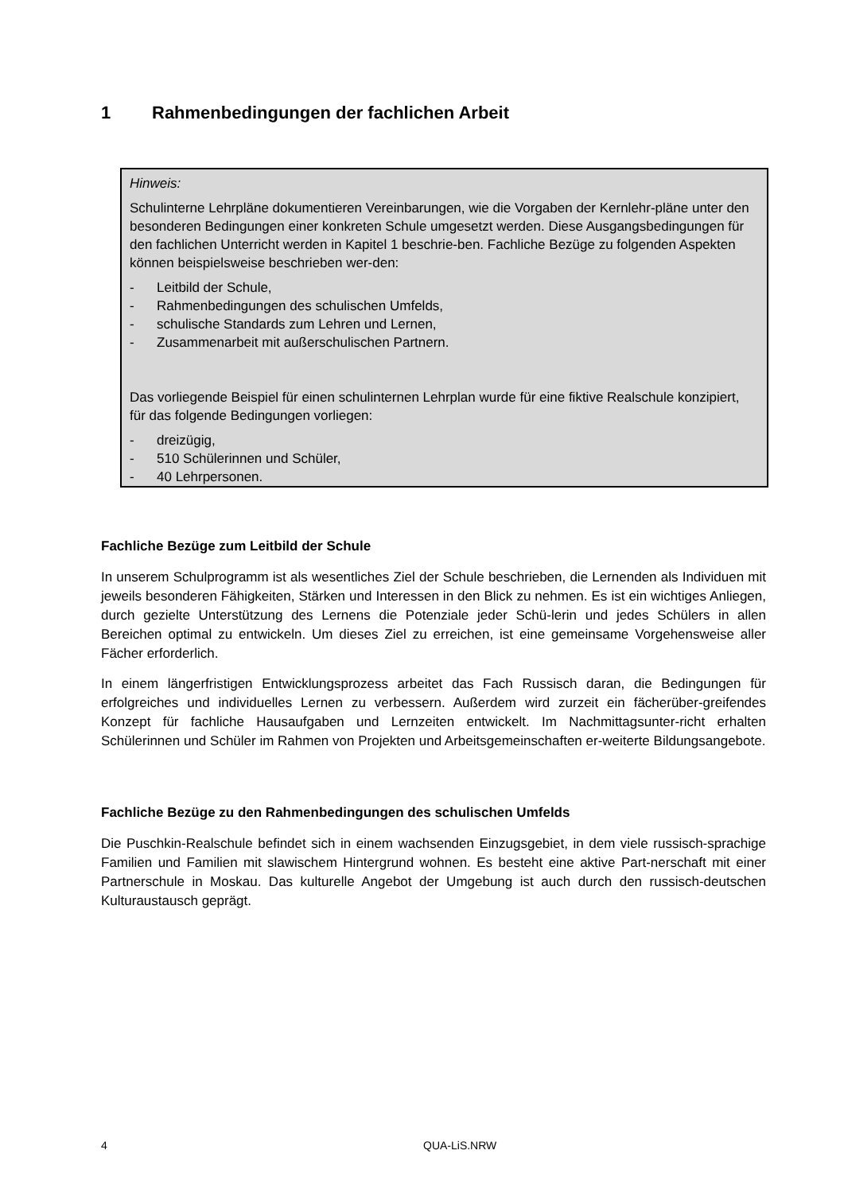1 Rahmenbedingungen der fachlichen Arbeit
Hinweis:
Schulinterne Lehrpläne dokumentieren Vereinbarungen, wie die Vorgaben der Kernlehr-pläne unter den besonderen Bedingungen einer konkreten Schule umgesetzt werden. Diese Ausgangsbedingungen für den fachlichen Unterricht werden in Kapitel 1 beschrie-ben. Fachliche Bezüge zu folgenden Aspekten können beispielsweise beschrieben wer-den:
- Leitbild der Schule,
- Rahmenbedingungen des schulischen Umfelds,
- schulische Standards zum Lehren und Lernen,
- Zusammenarbeit mit außerschulischen Partnern.
Das vorliegende Beispiel für einen schulinternen Lehrplan wurde für eine fiktive Realschule konzipiert, für das folgende Bedingungen vorliegen:
- dreizügig,
- 510 Schülerinnen und Schüler,
- 40 Lehrpersonen.
Fachliche Bezüge zum Leitbild der Schule
In unserem Schulprogramm ist als wesentliches Ziel der Schule beschrieben, die Lernenden als Individuen mit jeweils besonderen Fähigkeiten, Stärken und Interessen in den Blick zu nehmen. Es ist ein wichtiges Anliegen, durch gezielte Unterstützung des Lernens die Potenziale jeder Schü-lerin und jedes Schülers in allen Bereichen optimal zu entwickeln. Um dieses Ziel zu erreichen, ist eine gemeinsame Vorgehensweise aller Fächer erforderlich.
In einem längerfristigen Entwicklungsprozess arbeitet das Fach Russisch daran, die Bedingungen für erfolgreiches und individuelles Lernen zu verbessern. Außerdem wird zurzeit ein fächerüber-greifendes Konzept für fachliche Hausaufgaben und Lernzeiten entwickelt. Im Nachmittagsunter-richt erhalten Schülerinnen und Schüler im Rahmen von Projekten und Arbeitsgemeinschaften er-weiterte Bildungsangebote.
Fachliche Bezüge zu den Rahmenbedingungen des schulischen Umfelds
Die Puschkin-Realschule befindet sich in einem wachsenden Einzugsgebiet, in dem viele russisch-sprachige Familien und Familien mit slawischem Hintergrund wohnen. Es besteht eine aktive Part-nerschaft mit einer Partnerschule in Moskau. Das kulturelle Angebot der Umgebung ist auch durch den russisch-deutschen Kulturaustausch geprägt.
4 QUA-LiS.NRW